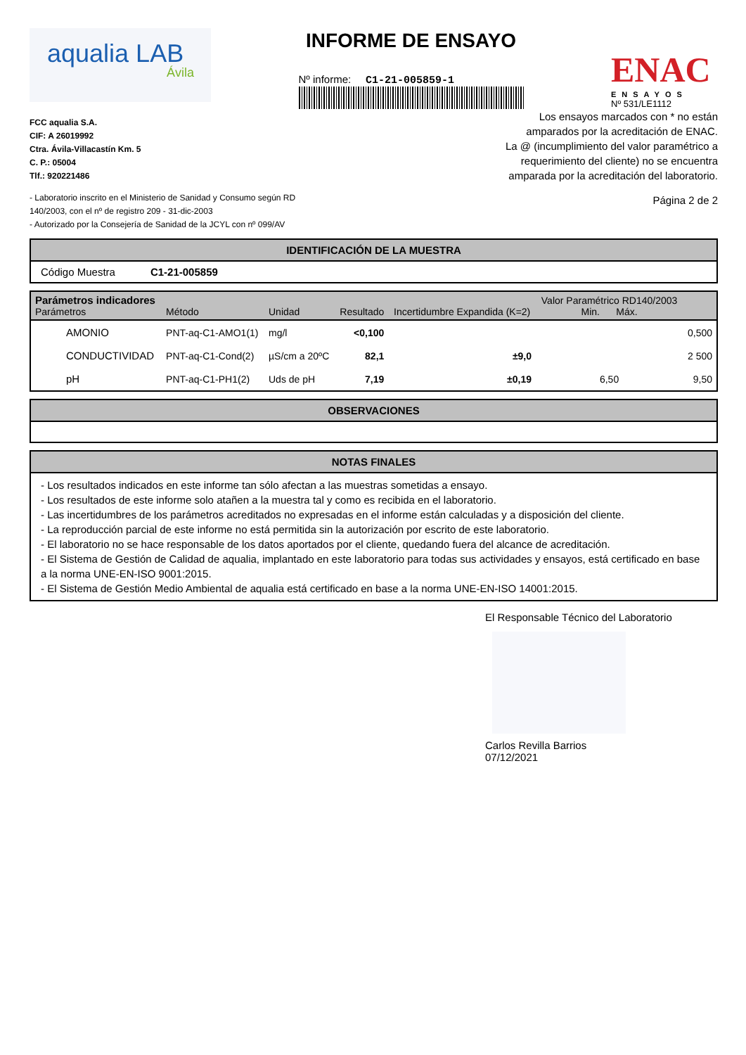aqualia LAB
Ávila
INFORME DE ENSAYO
Nº informe: C1-21-005859-1
ENAC
ENSAYOS
Nº 531/LE1112
FCC aqualia S.A.
CIF: A 26019992
Ctra. Ávila-Villacastín Km. 5
C. P.: 05004
Tlf.: 920221486
- Laboratorio inscrito en el Ministerio de Sanidad y Consumo según RD
140/2003, con el nº de registro 209 - 31-dic-2003
- Autorizado por la Consejería de Sanidad de la JCYL con nº 099/AV
Los ensayos marcados con * no están
amparados por la acreditación de ENAC.
La @ (incumplimiento del valor paramétrico a
requerimiento del cliente) no se encuentra
amparada por la acreditación del laboratorio.
Página 2 de 2
IDENTIFICACIÓN DE LA MUESTRA
Código Muestra C1-21-005859
| Parámetros indicadores Parámetros | Método | Unidad | Resultado | Incertidumbre Expandida (K=2) | Valor Paramétrico RD140/2003 Min. Máx. | |
| --- | --- | --- | --- | --- | --- | --- |
| AMONIO | PNT-aq-C1-AMO1(1) | mg/l | <0,100 | | | 0,500 |
| CONDUCTIVIDAD | PNT-aq-C1-Cond(2) | µS/cm a 20ºC | 82,1 | ±9,0 | | 2 500 |
| pH | PNT-aq-C1-PH1(2) | Uds de pH | 7,19 | ±0,19 | 6,50 | 9,50 |
OBSERVACIONES
NOTAS FINALES
- Los resultados indicados en este informe tan sólo afectan a las muestras sometidas a ensayo.
- Los resultados de este informe solo atañen a la muestra tal y como es recibida en el laboratorio.
- Las incertidumbres de los parámetros acreditados no expresadas en el informe están calculadas y a disposición del cliente.
- La reproducción parcial de este informe no está permitida sin la autorización por escrito de este laboratorio.
- El laboratorio no se hace responsable de los datos aportados por el cliente, quedando fuera del alcance de acreditación.
- El Sistema de Gestión de Calidad de aqualia, implantado en este laboratorio para todas sus actividades y ensayos, está certificado en base a la norma UNE-EN-ISO 9001:2015.
- El Sistema de Gestión Medio Ambiental de aqualia está certificado en base a la norma UNE-EN-ISO 14001:2015.
El Responsable Técnico del Laboratorio
Carlos Revilla Barrios
07/12/2021